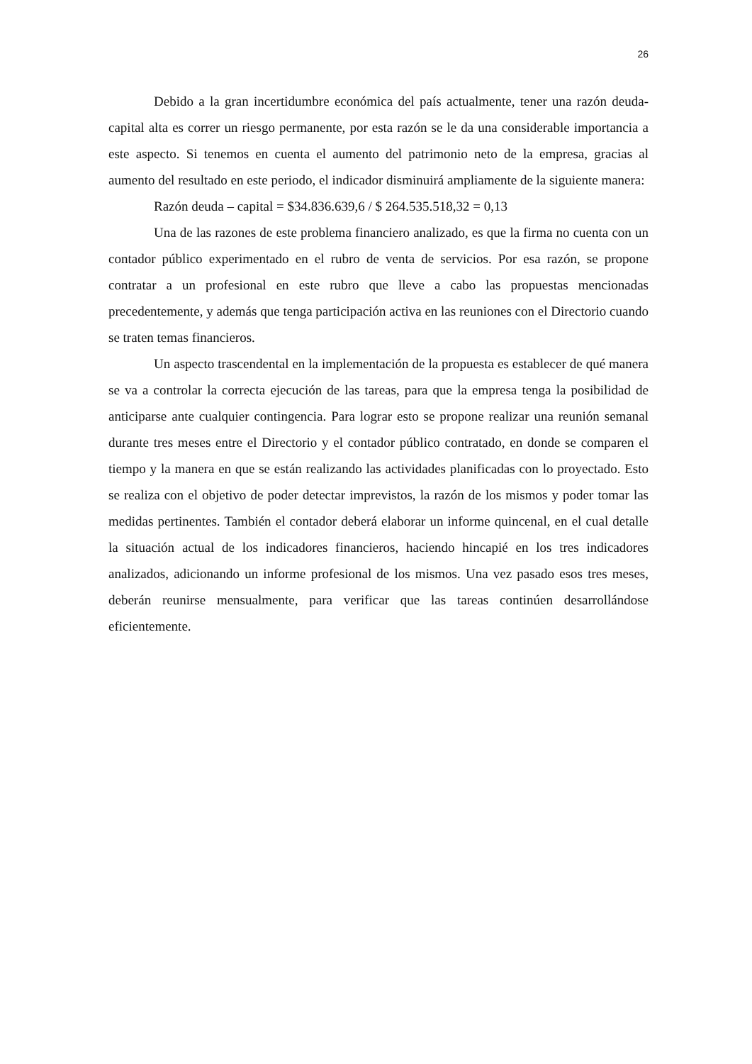26
Debido a la gran incertidumbre económica del país actualmente, tener una razón deuda-capital alta es correr un riesgo permanente, por esta razón se le da una considerable importancia a este aspecto. Si tenemos en cuenta el aumento del patrimonio neto de la empresa, gracias al aumento del resultado en este periodo, el indicador disminuirá ampliamente de la siguiente manera:
Razón deuda – capital = $34.836.639,6 / $ 264.535.518,32 = 0,13
Una de las razones de este problema financiero analizado, es que la firma no cuenta con un contador público experimentado en el rubro de venta de servicios. Por esa razón, se propone contratar a un profesional en este rubro que lleve a cabo las propuestas mencionadas precedentemente, y además que tenga participación activa en las reuniones con el Directorio cuando se traten temas financieros.
Un aspecto trascendental en la implementación de la propuesta es establecer de qué manera se va a controlar la correcta ejecución de las tareas, para que la empresa tenga la posibilidad de anticiparse ante cualquier contingencia. Para lograr esto se propone realizar una reunión semanal durante tres meses entre el Directorio y el contador público contratado, en donde se comparen el tiempo y la manera en que se están realizando las actividades planificadas con lo proyectado. Esto se realiza con el objetivo de poder detectar imprevistos, la razón de los mismos y poder tomar las medidas pertinentes. También el contador deberá elaborar un informe quincenal, en el cual detalle la situación actual de los indicadores financieros, haciendo hincapié en los tres indicadores analizados, adicionando un informe profesional de los mismos. Una vez pasado esos tres meses, deberán reunirse mensualmente, para verificar que las tareas continúen desarrollándose eficientemente.